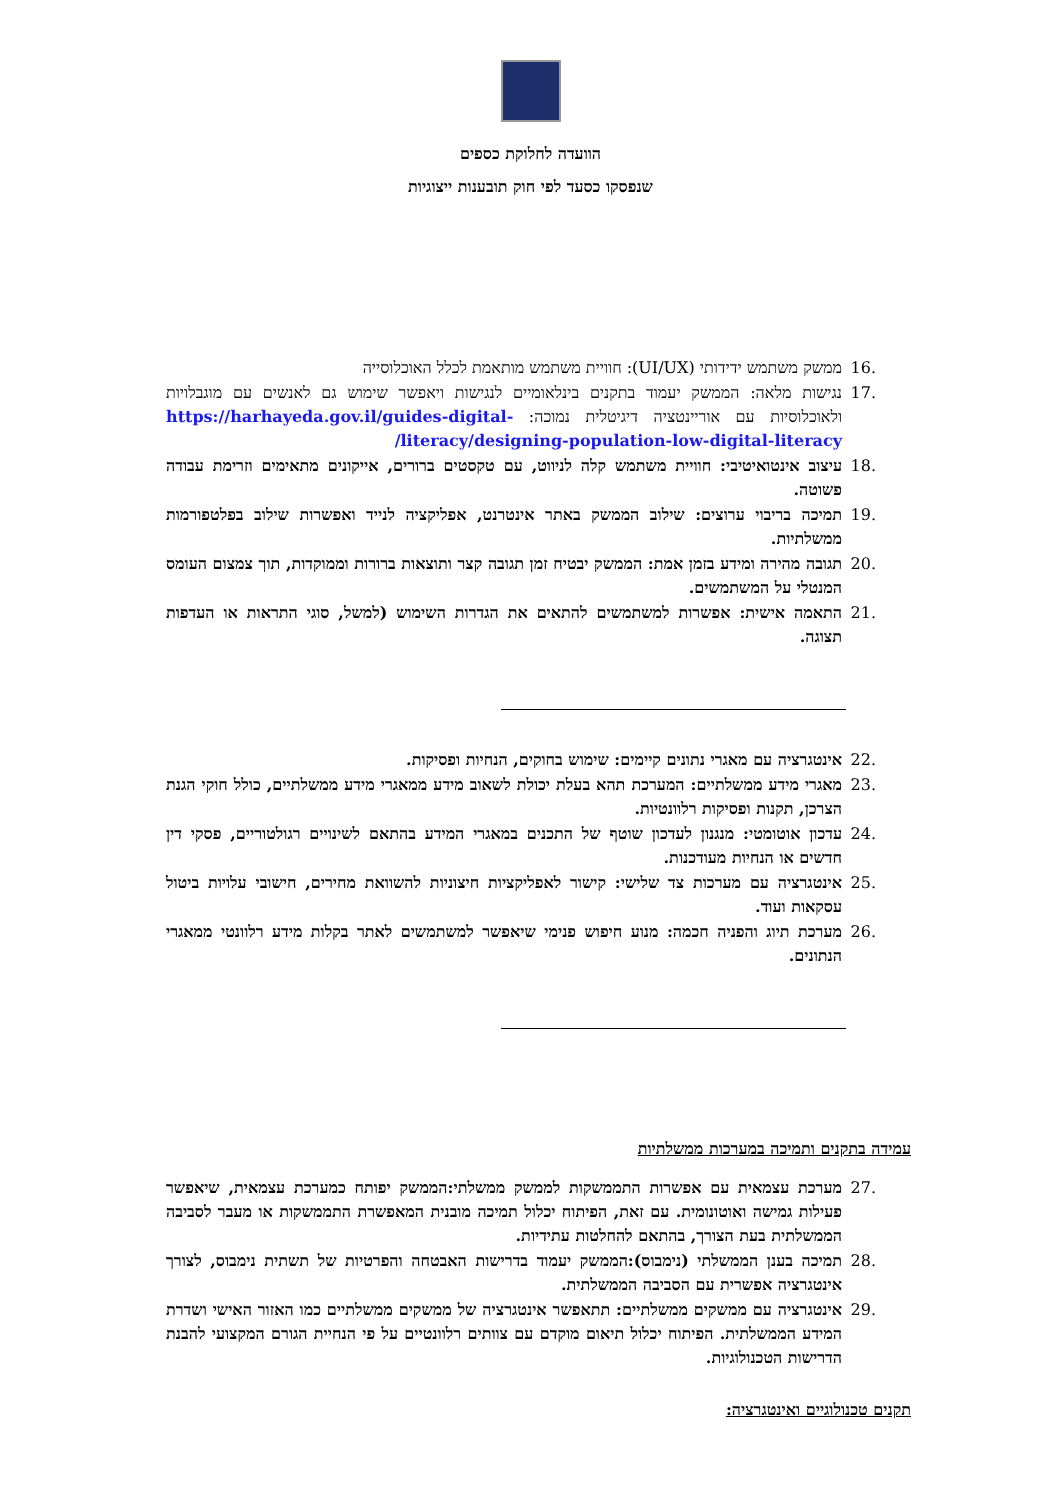הוועדה לחלוקת כספים
שנפסקו כסעד לפי חוק תובענות ייצוגיות
.16 ממשק משתמש ידידותי (UI/UX): חוויית משתמש מותאמת לכלל האוכלוסייה
.17 נגישות מלאה: הממשק יעמוד בתקנים בינלאומיים לנגישות ויאפשר שימוש גם לאנשים עם מוגבלויות ולאוכלוסיות עם אוריינטציה דיגיטלית נמוכה: https://harhayeda.gov.il/guides-digital-literacy/designing-population-low-digital-literacy/
.18 עיצוב אינטואיטיבי: חוויית משתמש קלה לניווט, עם טקסטים ברורים, אייקונים מתאימים וזרימת עבודה פשוטה.
.19 תמיכה בריבוי ערוצים: שילוב הממשק באתר אינטרנט, אפליקציה לנייד ואפשרות שילוב בפלטפורמות ממשלתיות.
.20 תגובה מהירה ומידע בזמן אמת: הממשק יבטיח זמן תגובה קצר ותוצאות ברורות וממוקדות, תוך צמצום העומס המנטלי על המשתמשים.
.21 התאמה אישית: אפשרות למשתמשים להתאים את הגדרות השימוש (למשל, סוגי התראות או העדפות תצוגה.
.22 אינטגרציה עם מאגרי נתונים קיימים: שימוש בחוקים, הנחיות ופסיקות.
.23 מאגרי מידע ממשלתיים: המערכת תהא בעלת יכולת לשאוב מידע ממאגרי מידע ממשלתיים, כולל חוקי הגנת הצרכן, תקנות ופסיקות רלוונטיות.
.24 עדכון אוטומטי: מנגנון לעדכון שוטף של התכנים במאגרי המידע בהתאם לשינויים רגולטוריים, פסקי דין חדשים או הנחיות מעודכנות.
.25 אינטגרציה עם מערכות צד שלישי: קישור לאפליקציות חיצוניות להשוואת מחירים, חישובי עלויות ביטול עסקאות ועוד.
.26 מערכת תיוג והפניה חכמה: מנוע חיפוש פנימי שיאפשר למשתמשים לאתר בקלות מידע רלוונטי ממאגרי הנתונים.
עמידה בתקנים ותמיכה במערכות ממשלתיות
.27 מערכת עצמאית עם אפשרות התממשקות לממשק ממשלתי:הממשק יפותח כמערכת עצמאית, שיאפשר פעילות גמישה ואוטונומית. עם זאת, הפיתוח יכלול תמיכה מובנית המאפשרת התממשקות או מעבר לסביבה הממשלתית בעת הצורך, בהתאם להחלטות עתידיות.
.28 תמיכה בענן הממשלתי (נימבוס):הממשק יעמוד בדרישות האבטחה והפרטיות של תשתית נימבוס, לצורך אינטגרציה אפשרית עם הסביבה הממשלתית.
.29 אינטגרציה עם ממשקים ממשלתיים: תתאפשר אינטגרציה של ממשקים ממשלתיים כמו האזור האישי ושדרת המידע הממשלתית. הפיתוח יכלול תיאום מוקדם עם צוותים רלוונטיים על פי הנחיית הגורם המקצועי להבנת הדרישות הטכנולוגיות.
תקנים טכנולוגיים ואינטגרציה: